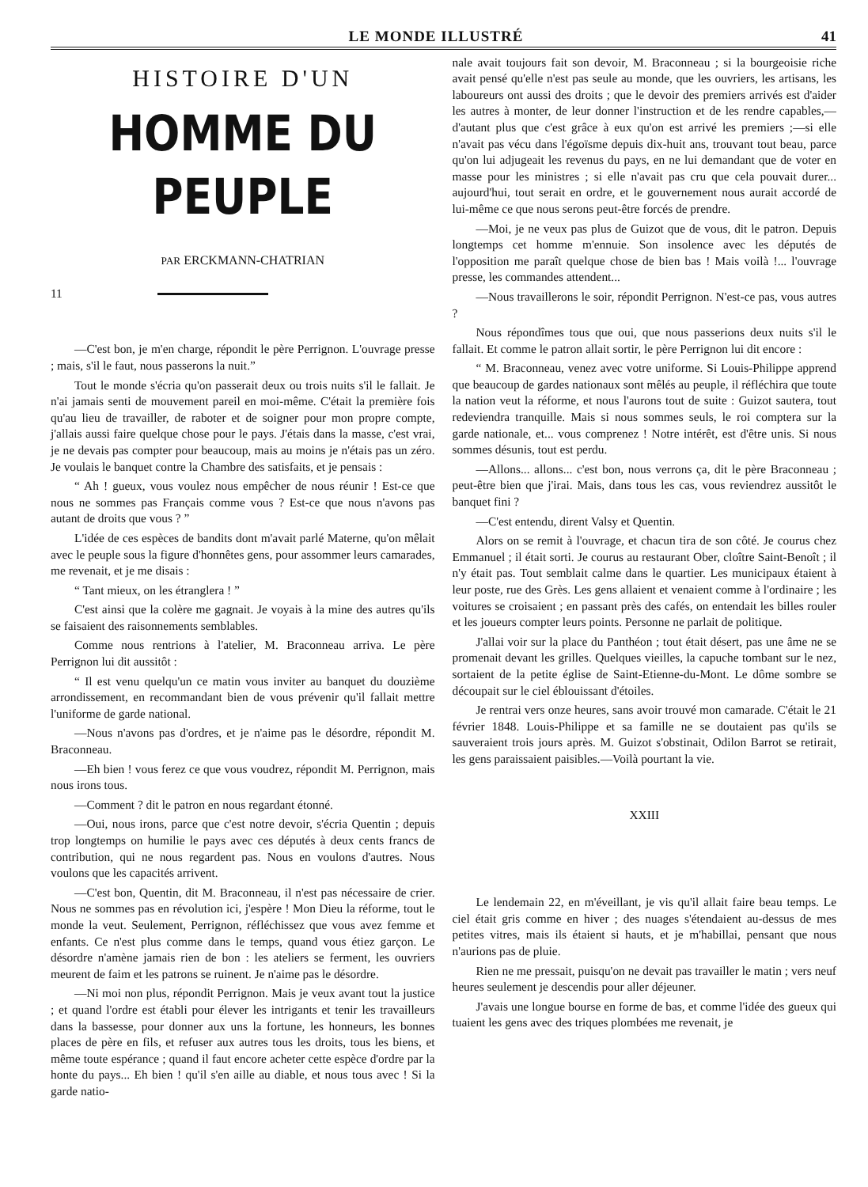LE MONDE ILLUSTRÉ 41
HISTOIRE D'UN
HOMME DU PEUPLE
PAR ERCKMANN-CHATRIAN
11
—C'est bon, je m'en charge, répondit le père Perrignon. L'ouvrage presse ; mais, s'il le faut, nous passerons la nuit.”
Tout le monde s'écria qu'on passerait deux ou trois nuits s'il le fallait. Je n'ai jamais senti de mouvement pareil en moi-même. C'était la première fois qu'au lieu de travailler, de raboter et de soigner pour mon propre compte, j'allais aussi faire quelque chose pour le pays. J'étais dans la masse, c'est vrai, je ne devais pas compter pour beaucoup, mais au moins je n'étais pas un zéro. Je voulais le banquet contre la Chambre des satisfaits, et je pensais :
“ Ah ! gueux, vous voulez nous empêcher de nous réunir ! Est-ce que nous ne sommes pas Français comme vous ? Est-ce que nous n'avons pas autant de droits que vous ? ”
L'idée de ces espèces de bandits dont m'avait parlé Materne, qu'on mêlait avec le peuple sous la figure d'honnêtes gens, pour assommer leurs camarades, me revenait, et je me disais :
“ Tant mieux, on les étranglera ! ”
C'est ainsi que la colère me gagnait. Je voyais à la mine des autres qu'ils se faisaient des raisonnements semblables.
Comme nous rentrions à l'atelier, M. Braconneau arriva. Le père Perrignon lui dit aussitôt :
“ Il est venu quelqu'un ce matin vous inviter au banquet du douzième arrondissement, en recommandant bien de vous prévenir qu'il fallait mettre l'uniforme de garde national.
—Nous n'avons pas d'ordres, et je n'aime pas le désordre, répondit M. Braconneau.
—Eh bien ! vous ferez ce que vous voudrez, répondit M. Perrignon, mais nous irons tous.
—Comment ? dit le patron en nous regardant étonné.
—Oui, nous irons, parce que c'est notre devoir, s'écria Quentin ; depuis trop longtemps on humilie le pays avec ces députés à deux cents francs de contribution, qui ne nous regardent pas. Nous en voulons d'autres. Nous voulons que les capacités arrivent.
—C'est bon, Quentin, dit M. Braconneau, il n'est pas nécessaire de crier. Nous ne sommes pas en révolution ici, j'espère ! Mon Dieu la réforme, tout le monde la veut. Seulement, Perrignon, réfléchissez que vous avez femme et enfants. Ce n'est plus comme dans le temps, quand vous étiez garçon. Le désordre n'amène jamais rien de bon : les ateliers se ferment, les ouvriers meurent de faim et les patrons se ruinent. Je n'aime pas le désordre.
—Ni moi non plus, répondit Perrignon. Mais je veux avant tout la justice ; et quand l'ordre est établi pour élever les intrigants et tenir les travailleurs dans la bassesse, pour donner aux uns la fortune, les honneurs, les bonnes places de père en fils, et refuser aux autres tous les droits, tous les biens, et même toute espérance ; quand il faut encore acheter cette espèce d'ordre par la honte du pays... Eh bien ! qu'il s'en aille au diable, et nous tous avec ! Si la garde natio-
nale avait toujours fait son devoir, M. Braconneau ; si la bourgeoisie riche avait pensé qu'elle n'est pas seule au monde, que les ouvriers, les artisans, les laboureurs ont aussi des droits ; que le devoir des premiers arrivés est d'aider les autres à monter, de leur donner l'instruction et de les rendre capables,—d'autant plus que c'est grâce à eux qu'on est arrivé les premiers ;—si elle n'avait pas vécu dans l'égoïsme depuis dix-huit ans, trouvant tout beau, parce qu'on lui adjugeait les revenus du pays, en ne lui demandant que de voter en masse pour les ministres ; si elle n'avait pas cru que cela pouvait durer... aujourd'hui, tout serait en ordre, et le gouvernement nous aurait accordé de lui-même ce que nous serons peut-être forcés de prendre.
—Moi, je ne veux pas plus de Guizot que de vous, dit le patron. Depuis longtemps cet homme m'ennuie. Son insolence avec les députés de l'opposition me paraît quelque chose de bien bas ! Mais voilà !... l'ouvrage presse, les commandes attendent...
—Nous travaillerons le soir, répondit Perrignon. N'est-ce pas, vous autres ?
Nous répondîmes tous que oui, que nous passerions deux nuits s'il le fallait. Et comme le patron allait sortir, le père Perrignon lui dit encore :
“ M. Braconneau, venez avec votre uniforme. Si Louis-Philippe apprend que beaucoup de gardes nationaux sont mêlés au peuple, il réfléchira que toute la nation veut la réforme, et nous l'aurons tout de suite : Guizot sautera, tout redeviendra tranquille. Mais si nous sommes seuls, le roi comptera sur la garde nationale, et... vous comprenez ! Notre intérêt, est d'être unis. Si nous sommes désunis, tout est perdu.
—Allons... allons... c'est bon, nous verrons ça, dit le père Braconneau ; peut-être bien que j'irai. Mais, dans tous les cas, vous reviendrez aussitôt le banquet fini ?
—C'est entendu, dirent Valsy et Quentin.
Alors on se remit à l'ouvrage, et chacun tira de son côté. Je courus chez Emmanuel ; il était sorti. Je courus au restaurant Ober, cloître Saint-Benoît ; il n'y était pas. Tout semblait calme dans le quartier. Les municipaux étaient à leur poste, rue des Grès. Les gens allaient et venaient comme à l'ordinaire ; les voitures se croisaient ; en passant près des cafés, on entendait les billes rouler et les joueurs compter leurs points. Personne ne parlait de politique.
J'allai voir sur la place du Panthéon ; tout était désert, pas une âme ne se promenait devant les grilles. Quelques vieilles, la capuche tombant sur le nez, sortaient de la petite église de Saint-Etienne-du-Mont. Le dôme sombre se découpait sur le ciel éblouissant d'étoiles.
Je rentrai vers onze heures, sans avoir trouvé mon camarade. C'était le 21 février 1848. Louis-Philippe et sa famille ne se doutaient pas qu'ils se sauveraient trois jours après. M. Guizot s'obstinait, Odilon Barrot se retirait, les gens paraissaient paisibles.—Voilà pourtant la vie.
XXIII
Le lendemain 22, en m'éveillant, je vis qu'il allait faire beau temps. Le ciel était gris comme en hiver ; des nuages s'étendaient au-dessus de mes petites vitres, mais ils étaient si hauts, et je m'habillai, pensant que nous n'aurions pas de pluie.
Rien ne me pressait, puisqu'on ne devait pas travailler le matin ; vers neuf heures seulement je descendis pour aller déjeuner.
J'avais une longue bourse en forme de bas, et comme l'idée des gueux qui tuaient les gens avec des triques plombées me revenait, je